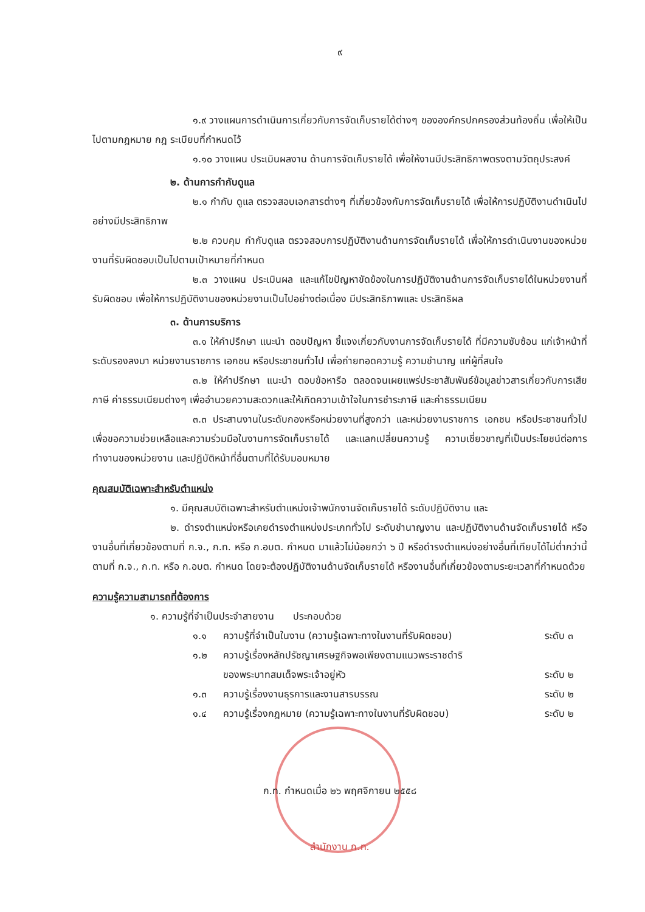๙
๑.๙ วางแผนการดำเนินการเกี่ยวกับการจัดเก็บรายได้ต่างๆ ขององค์กรปกครองส่วนท้องถิ่น เพื่อให้เป็นไปตามกฎหมาย กฎ ระเบียบที่กำหนดไว้
๑.๑๐ วางแผน ประเมินผลงาน ด้านการจัดเก็บรายได้ เพื่อให้งานมีประสิทธิภาพตรงตามวัตถุประสงค์
๒. ด้านการกำกับดูแล
๒.๑ กำกับ ดูแล ตรวจสอบเอกสารต่างๆ ที่เกี่ยวข้องกับการจัดเก็บรายได้ เพื่อให้การปฏิบัติงานดำเนินไปอย่างมีประสิทธิภาพ
๒.๒ ควบคุม กำกับดูแล ตรวจสอบการปฏิบัติงานด้านการจัดเก็บรายได้ เพื่อให้การดำเนินงานของหน่วยงานที่รับผิดชอบเป็นไปตามเป้าหมายที่กำหนด
๒.๓ วางแผน ประเมินผล และแก้ไขปัญหาขัดข้องในการปฏิบัติงานด้านการจัดเก็บรายได้ในหน่วยงานที่รับผิดชอบ เพื่อให้การปฏิบัติงานของหน่วยงานเป็นไปอย่างต่อเนื่อง มีประสิทธิภาพและ ประสิทธิผล
๓. ด้านการบริการ
๓.๑ ให้คำปรึกษา แนะนำ ตอบปัญหา ชี้แจงเกี่ยวกับงานการจัดเก็บรายได้ ที่มีความซับซ้อน แก่เจ้าหน้าที่ระดับรองลงมา หน่วยงานราชการ เอกชน หรือประชาชนทั่วไป เพื่อถ่ายทอดความรู้ ความชำนาญ แก่ผู้ที่สนใจ
๓.๒ ให้คำปรึกษา แนะนำ ตอบข้อหารือ ตลอดจนเผยแพร่ประชาสัมพันธ์ข้อมูลข่าวสารเกี่ยวกับการเสียภาษี ค่าธรรมเนียมต่างๆ เพื่ออำนวยความสะดวกและให้เกิดความเข้าใจในการชำระภาษี และค่าธรรมเนียม
๓.๓ ประสานงานในระดับกองหรือหน่วยงานที่สูงกว่า และหน่วยงานราชการ เอกชน หรือประชาชนทั่วไป เพื่อขอความช่วยเหลือและความร่วมมือในงานการจัดเก็บรายได้ และแลกเปลี่ยนความรู้ ความเชี่ยวชาญที่เป็นประโยชน์ต่อการทำงานของหน่วยงาน และปฏิบัติหน้าที่อื่นตามที่ได้รับมอบหมาย
คุณสมบัติเฉพาะสำหรับตำแหน่ง
๑. มีคุณสมบัติเฉพาะสำหรับตำแหน่งเจ้าพนักงานจัดเก็บรายได้ ระดับปฏิบัติงาน และ
๒. ดำรงตำแหน่งหรือเคยดำรงตำแหน่งประเภททั่วไป ระดับชำนาญงาน และปฏิบัติงานด้านจัดเก็บรายได้ หรืองานอื่นที่เกี่ยวข้องตามที่ ก.จ., ก.ท. หรือ ก.อบต. กำหนด มาแล้วไม่น้อยกว่า ๖ ปี หรือดำรงตำแหน่งอย่างอื่นที่เทียบได้ไม่ต่ำกว่านี้ ตามที่ ก.จ., ก.ท. หรือ ก.อบต. กำหนด โดยจะต้องปฏิบัติงานด้านจัดเก็บรายได้ หรืองานอื่นที่เกี่ยวข้องตามระยะเวลาที่กำหนดด้วย
ความรู้ความสามารถที่ต้องการ
๑. ความรู้ที่จำเป็นประจำสายงาน ประกอบด้วย
๑.๑ ความรู้ที่จำเป็นในงาน (ความรู้เฉพาะทางในงานที่รับผิดชอบ) ระดับ ๓
๑.๒ ความรู้เรื่องหลักปรัชญาเศรษฐกิจพอเพียงตามแนวพระราชดำริ
ของพระบาทสมเด็จพระเจ้าอยู่หัว
ระดับ ๒
๑.๓ ความรู้เรื่องงานธุรการและงานสารบรรณ ระดับ ๒
๑.๔ ความรู้เรื่องกฎหมาย (ความรู้เฉพาะทางในงานที่รับผิดชอบ) ระดับ ๒
ก.ท. กำหนดเมื่อ ๒๖ พฤศจิกายน ๒๕๕๘
สำนักงาน ก.ท.